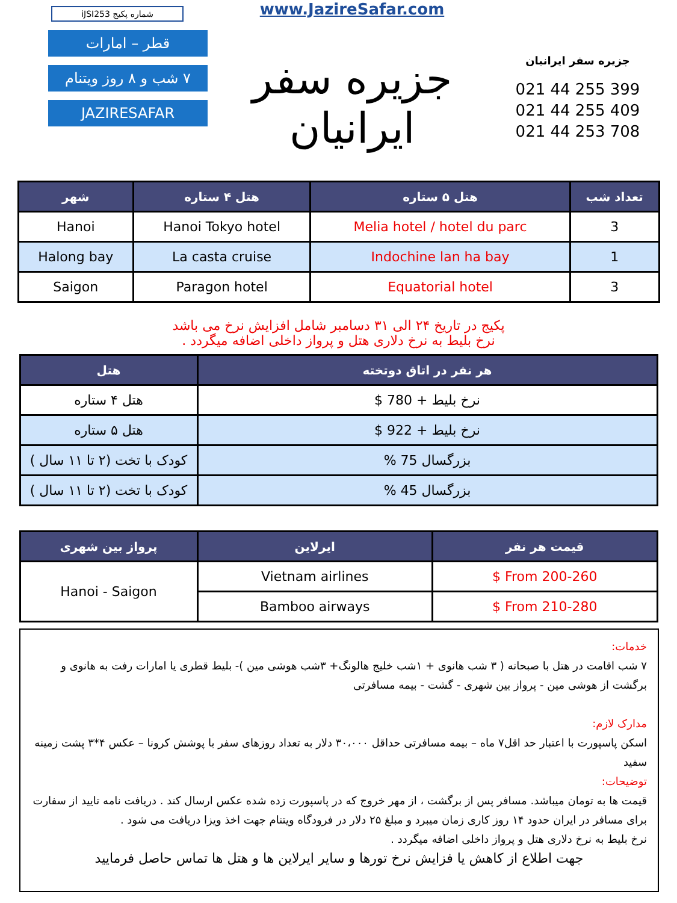شماره پکیج iJSI253
قطر – امارات
۷ شب و ۸ روز ویتنام
JAZIRESAFAR
www.JazireSafar.com
جزیره سفر ایرانیان
جزیره سفر ایرانیان
021 44 255 399
021 44 255 409
021 44 253 708
| تعداد شب | هتل ۵ ستاره | هتل ۴ ستاره | شهر |
| --- | --- | --- | --- |
| 3 | Melia hotel / hotel du parc | Hanoi Tokyo hotel | Hanoi |
| 1 | Indochine lan ha bay | La casta cruise | Halong bay |
| 3 | Equatorial hotel | Paragon hotel | Saigon |
پکیج در تاریخ ۲۴ الی ۳۱ دسامبر شامل افزایش نرخ می باشد
نرخ بلیط به نرخ دلاری هتل و پرواز داخلی اضافه میگردد .
| هر نفر در اتاق دوتخته | هتل |
| --- | --- |
| نرخ بلیط + 780 $ | هتل ۴ ستاره |
| نرخ بلیط + 922 $ | هتل ۵ ستاره |
| بزرگسال 75 % | کودک با تخت (۲ تا ۱۱ سال ) |
| بزرگسال 45 % | کودک با تخت (۲ تا ۱۱ سال ) |
| قیمت هر نفر | ایرلاین | پرواز بین شهری |
| --- | --- | --- |
| From 200-260 $ | Vietnam airlines | Hanoi - Saigon |
| From 210-280 $ | Bamboo airways | |
خدمات:
۷ شب اقامت در هتل با صبحانه ( ۳ شب هانوی + ۱شب خلیج هالونگ+ ۳شب هوشی مین )- بلیط قطری یا امارات رفت به هانوی و برگشت از هوشی مین - پرواز بین شهری - گشت - بیمه مسافرتی
مدارک لازم:
اسکن پاسپورت با اعتبار حد اقل۷ ماه – بیمه مسافرتی حداقل ۳۰،۰۰۰ دلار به تعداد روزهای سفر با پوشش کرونا – عکس ۴*۳ پشت زمینه سفید
توضیحات:
قیمت ها به تومان میباشد. مسافر پس از برگشت ، از مهر خروج که در پاسپورت زده شده عکس ارسال کند . دریافت نامه تایید از سفارت برای مسافر در ایران حدود ۱۴ روز کاری زمان میبرد و مبلغ ۲۵ دلار در فرودگاه ویتنام جهت اخذ ویزا دریافت می شود .
نرخ بلیط به نرخ دلاری هتل و پرواز داخلی اضافه میگردد .
جهت اطلاع از کاهش یا فزایش نرخ تورها و سایر ایرلاین ها و هتل ها تماس حاصل فرمایید